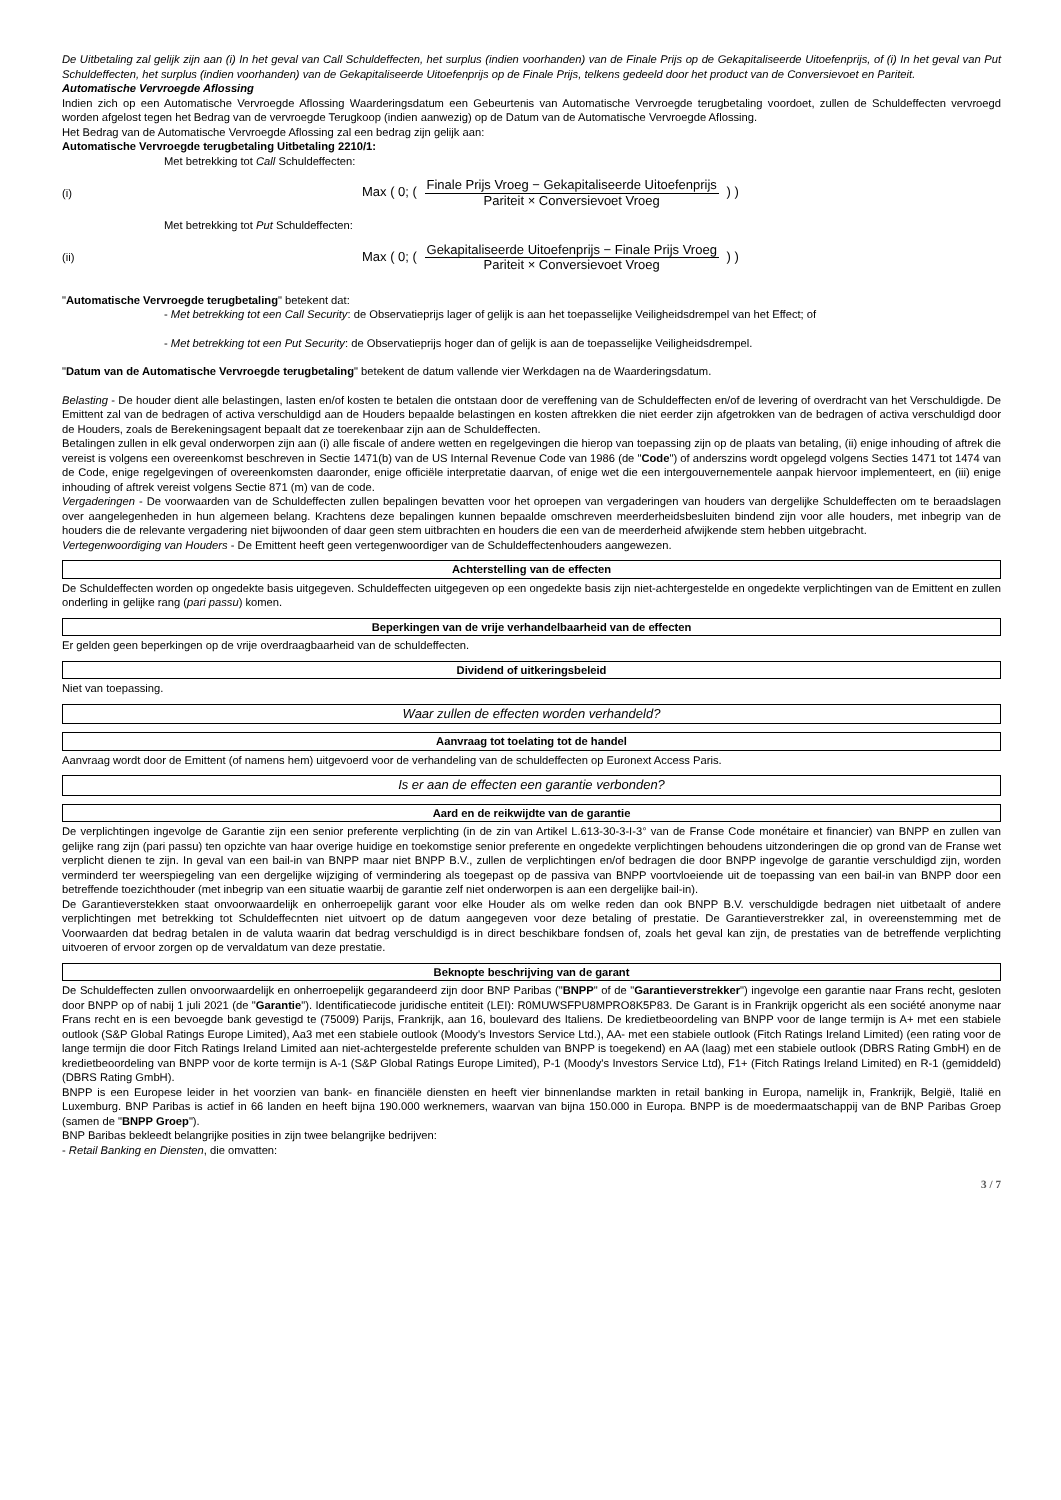De Uitbetaling zal gelijk zijn aan (i) In het geval van Call Schuldeffecten, het surplus (indien voorhanden) van de Finale Prijs op de Gekapitaliseerde Uitoefenprijs, of (i) In het geval van Put Schuldeffecten, het surplus (indien voorhanden) van de Gekapitaliseerde Uitoefenprijs op de Finale Prijs, telkens gedeeld door het product van de Conversievoet en Pariteit.
Automatische Vervroegde Aflossing
Indien zich op een Automatische Vervroegde Aflossing Waarderingsdatum een Gebeurtenis van Automatische Vervroegde terugbetaling voordoet, zullen de Schuldeffecten vervroegd worden afgelost tegen het Bedrag van de vervroegde Terugkoop (indien aanwezig) op de Datum van de Automatische Vervroegde Aflossing.
Het Bedrag van de Automatische Vervroegde Aflossing zal een bedrag zijn gelijk aan:
Automatische Vervroegde terugbetaling Uitbetaling 2210/1:
Met betrekking tot Call Schuldeffecten:
(i) Max ( 0; ( Finale Prijs Vroeg − Gekapitaliseerde Uitoefenprijs Pariteit × Conversievoet Vroeg ) )
Met betrekking tot Put Schuldeffecten:
(ii) Max ( 0; ( Gekapitaliseerde Uitoefenprijs − Finale Prijs Vroeg Pariteit × Conversievoet Vroeg ) )
"Automatische Vervroegde terugbetaling" betekent dat:
- Met betrekking tot een Call Security: de Observatieprijs lager of gelijk is aan het toepasselijke Veiligheidsdrempel van het Effect; of
- Met betrekking tot een Put Security: de Observatieprijs hoger dan of gelijk is aan de toepasselijke Veiligheidsdrempel.
"Datum van de Automatische Vervroegde terugbetaling" betekent de datum vallende vier Werkdagen na de Waarderingsdatum.
Belasting - De houder dient alle belastingen, lasten en/of kosten te betalen die ontstaan door de vereffening van de Schuldeffecten en/of de levering of overdracht van het Verschuldigde. De Emittent zal van de bedragen of activa verschuldigd aan de Houders bepaalde belastingen en kosten aftrekken die niet eerder zijn afgetrokken van de bedragen of activa verschuldigd door de Houders, zoals de Berekeningsagent bepaalt dat ze toerekenbaar zijn aan de Schuldeffecten.
Betalingen zullen in elk geval onderworpen zijn aan (i) alle fiscale of andere wetten en regelgevingen die hierop van toepassing zijn op de plaats van betaling, (ii) enige inhouding of aftrek die vereist is volgens een overeenkomst beschreven in Sectie 1471(b) van de US Internal Revenue Code van 1986 (de "Code") of anderszins wordt opgelegd volgens Secties 1471 tot 1474 van de Code, enige regelgevingen of overeenkomsten daaronder, enige officiële interpretatie daarvan, of enige wet die een intergouvernementele aanpak hiervoor implementeert, en (iii) enige inhouding of aftrek vereist volgens Sectie 871 (m) van de code.
Vergaderingen - De voorwaarden van de Schuldeffecten zullen bepalingen bevatten voor het oproepen van vergaderingen van houders van dergelijke Schuldeffecten om te beraadslagen over aangelegenheden in hun algemeen belang. Krachtens deze bepalingen kunnen bepaalde omschreven meerderheidsbesluiten bindend zijn voor alle houders, met inbegrip van de houders die de relevante vergadering niet bijwoonden of daar geen stem uitbrachten en houders die een van de meerderheid afwijkende stem hebben uitgebracht.
Vertegenwoordiging van Houders - De Emittent heeft geen vertegenwoordiger van de Schuldeffectenhouders aangewezen.
Achterstelling van de effecten
De Schuldeffecten worden op ongedekte basis uitgegeven. Schuldeffecten uitgegeven op een ongedekte basis zijn niet-achtergestelde en ongedekte verplichtingen van de Emittent en zullen onderling in gelijke rang (pari passu) komen.
Beperkingen van de vrije verhandelbaarheid van de effecten
Er gelden geen beperkingen op de vrije overdraagbaarheid van de schuldeffecten.
Dividend of uitkeringsbeleid
Niet van toepassing.
Waar zullen de effecten worden verhandeld?
Aanvraag tot toelating tot de handel
Aanvraag wordt door de Emittent (of namens hem) uitgevoerd voor de verhandeling van de schuldeffecten op Euronext Access Paris.
Is er aan de effecten een garantie verbonden?
Aard en de reikwijdte van de garantie
De verplichtingen ingevolge de Garantie zijn een senior preferente verplichting (in de zin van Artikel L.613-30-3-I-3° van de Franse Code monétaire et financier) van BNPP en zullen van gelijke rang zijn (pari passu) ten opzichte van haar overige huidige en toekomstige senior preferente en ongedekte verplichtingen behoudens uitzonderingen die op grond van de Franse wet verplicht dienen te zijn. In geval van een bail-in van BNPP maar niet BNPP B.V., zullen de verplichtingen en/of bedragen die door BNPP ingevolge de garantie verschuldigd zijn, worden verminderd ter weerspiegeling van een dergelijke wijziging of vermindering als toegepast op de passiva van BNPP voortvloeiende uit de toepassing van een bail-in van BNPP door een betreffende toezichthouder (met inbegrip van een situatie waarbij de garantie zelf niet onderworpen is aan een dergelijke bail-in).
De Garantieverstekken staat onvoorwaardelijk en onherroepelijk garant voor elke Houder als om welke reden dan ook BNPP B.V. verschuldigde bedragen niet uitbetaalt of andere verplichtingen met betrekking tot Schuldeffecnten niet uitvoert op de datum aangegeven voor deze betaling of prestatie. De Garantieverstrekker zal, in overeenstemming met de Voorwaarden dat bedrag betalen in de valuta waarin dat bedrag verschuldigd is in direct beschikbare fondsen of, zoals het geval kan zijn, de prestaties van de betreffende verplichting uitvoeren of ervoor zorgen op de vervaldatum van deze prestatie.
Beknopte beschrijving van de garant
De Schuldeffecten zullen onvoorwaardelijk en onherroepelijk gegarandeerd zijn door BNP Paribas ("BNPP" of de "Garantieverstrekker") ingevolge een garantie naar Frans recht, gesloten door BNPP op of nabij 1 juli 2021 (de "Garantie"). Identificatiecode juridische entiteit (LEI): R0MUWSFPU8MPRO8K5P83. De Garant is in Frankrijk opgericht als een société anonyme naar Frans recht en is een bevoegde bank gevestigd te (75009) Parijs, Frankrijk, aan 16, boulevard des Italiens. De kredietbeoordeling van BNPP voor de lange termijn is A+ met een stabiele outlook (S&P Global Ratings Europe Limited), Aa3 met een stabiele outlook (Moody's Investors Service Ltd.), AA- met een stabiele outlook (Fitch Ratings Ireland Limited) (een rating voor de lange termijn die door Fitch Ratings Ireland Limited aan niet-achtergestelde preferente schulden van BNPP is toegekend) en AA (laag) met een stabiele outlook (DBRS Rating GmbH) en de kredietbeoordeling van BNPP voor de korte termijn is A-1 (S&P Global Ratings Europe Limited), P-1 (Moody's Investors Service Ltd), F1+ (Fitch Ratings Ireland Limited) en R-1 (gemiddeld) (DBRS Rating GmbH).
BNPP is een Europese leider in het voorzien van bank- en financiële diensten en heeft vier binnenlandse markten in retail banking in Europa, namelijk in, Frankrijk, België, Italië en Luxemburg. BNP Paribas is actief in 66 landen en heeft bijna 190.000 werknemers, waarvan van bijna 150.000 in Europa. BNPP is de moedermaatschappij van de BNP Paribas Groep (samen de "BNPP Groep").
BNP Baribas bekleedt belangrijke posities in zijn twee belangrijke bedrijven:
- Retail Banking en Diensten, die omvatten:
3 / 7